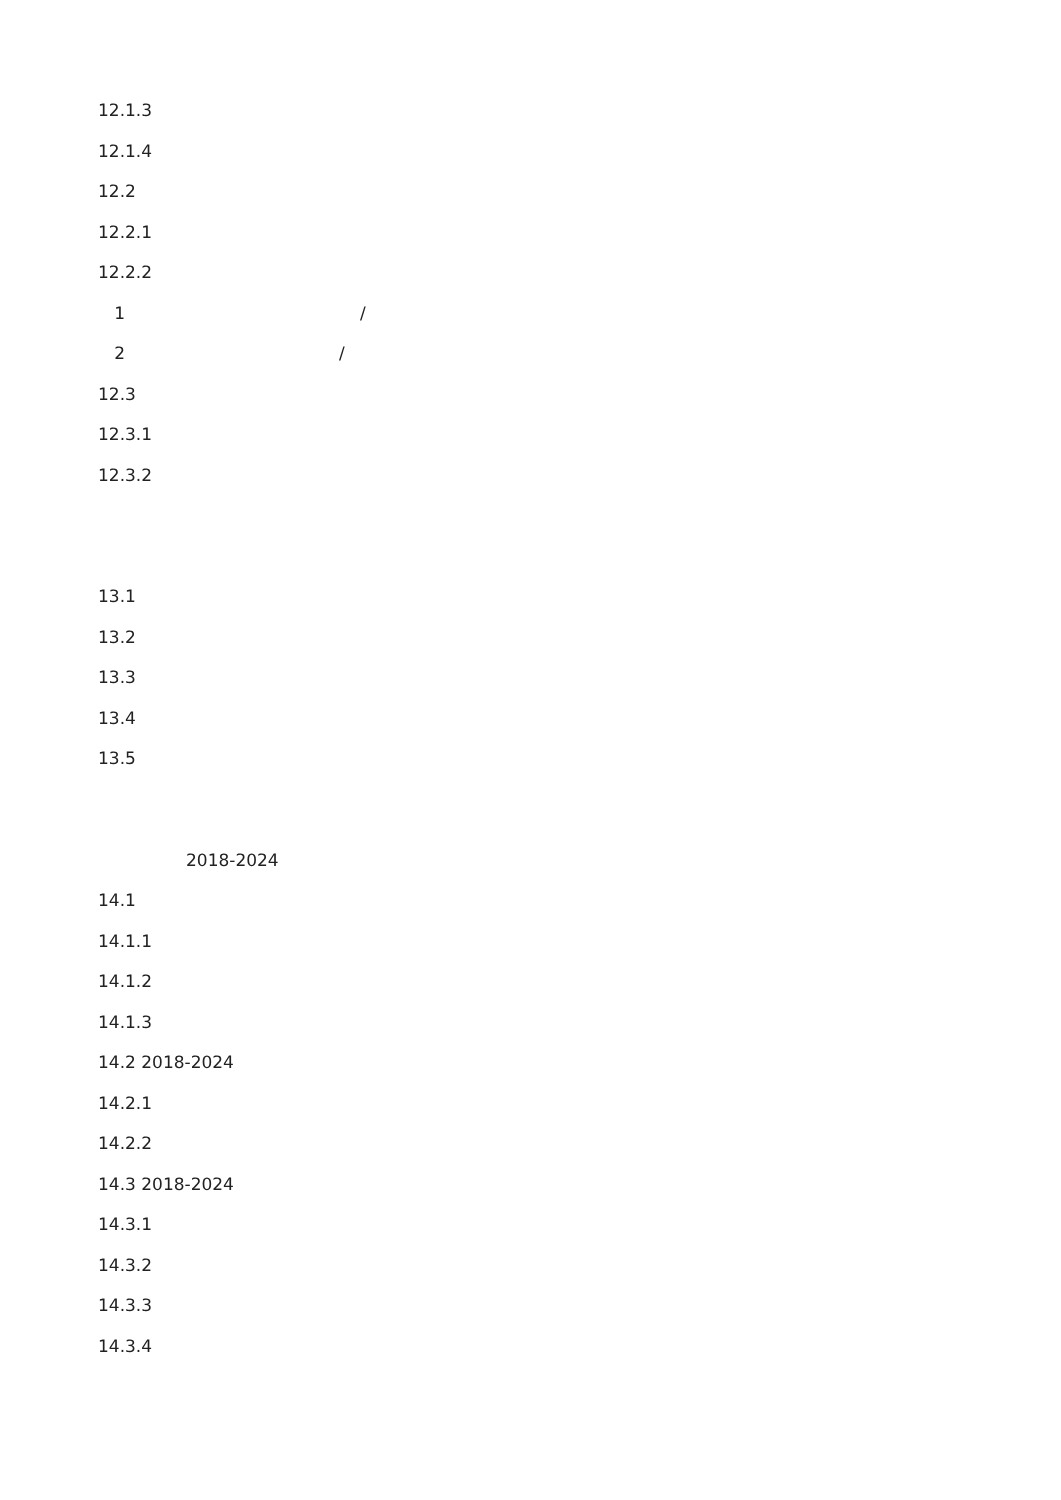12.1.3
12.1.4
12.2
12.2.1
12.2.2
1 /
2 /
12.3
12.3.1
12.3.2
13.1
13.2
13.3
13.4
13.5
2018-2024
14.1
14.1.1
14.1.2
14.1.3
14.2 2018-2024
14.2.1
14.2.2
14.3 2018-2024
14.3.1
14.3.2
14.3.3
14.3.4